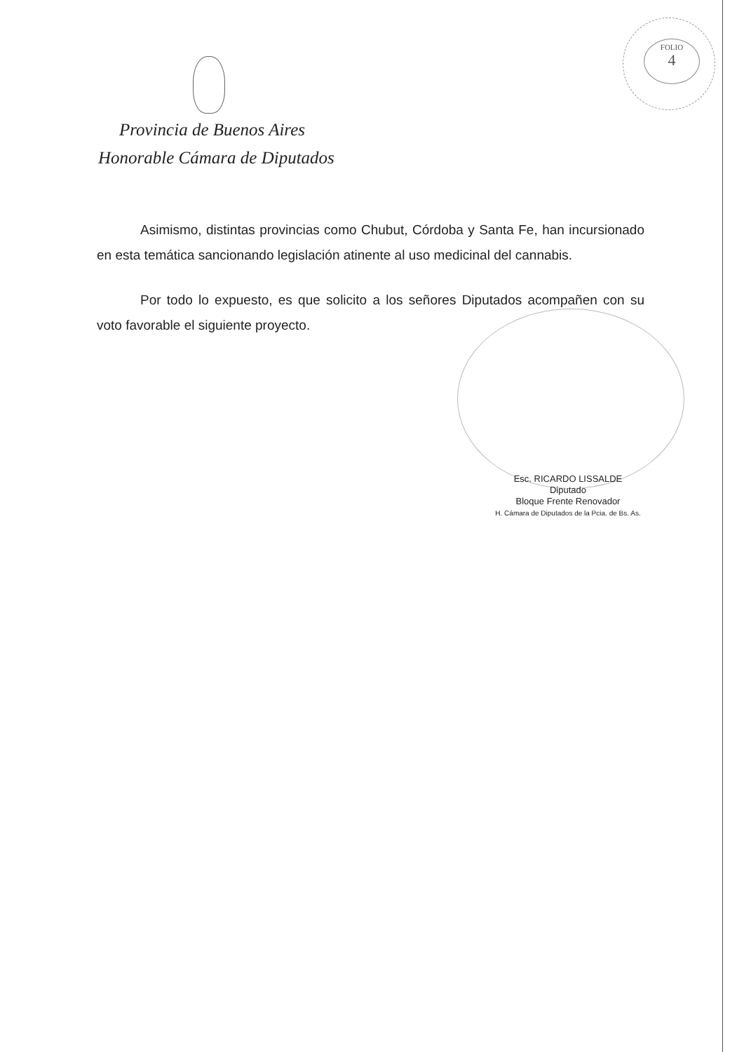FOLIO
4
Provincia de Buenos Aires
Honorable Cámara de Diputados
Asimismo, distintas provincias como Chubut, Córdoba y Santa Fe, han incursionado en esta temática sancionando legislación atinente al uso medicinal del cannabis.
Por todo lo expuesto, es que solicito a los señores Diputados acompañen con su voto favorable el siguiente proyecto.
Esc. RICARDO LISSALDE
Diputado
Bloque Frente Renovador
H. Cámara de Diputados de la Pcia. de Bs. As.